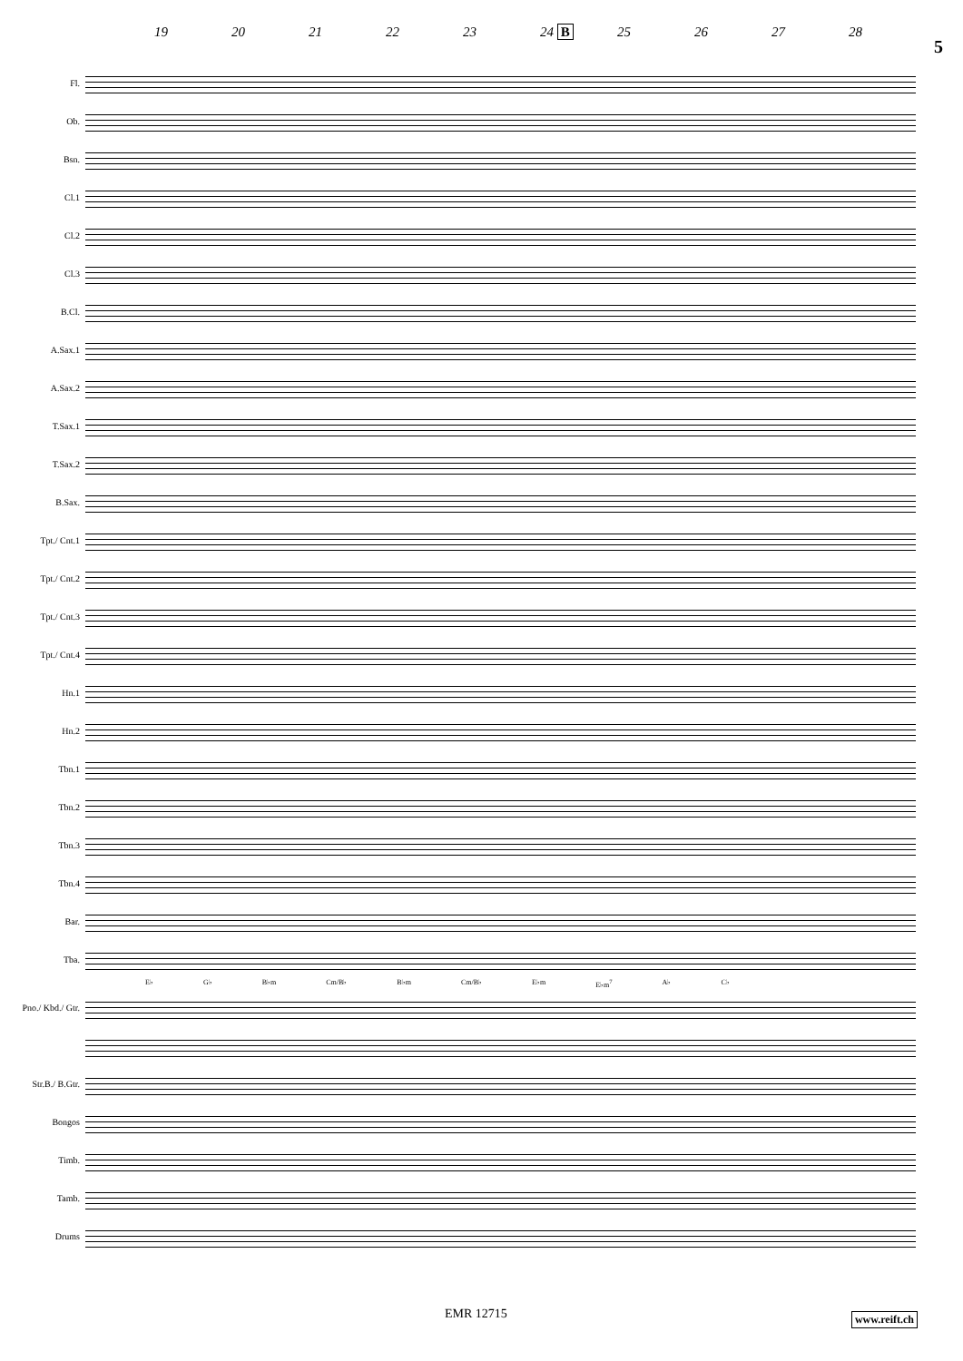19 20 21 22 23 24 B 25 26 27 28
5
Fl.
Ob.
Bsn.
Cl.1
Cl.2
Cl.3
B.Cl.
A.Sax.1
A.Sax.2
T.Sax.1
T.Sax.2
B.Sax.
Tpt./ Cnt.1
Tpt./ Cnt.2
Tpt./ Cnt.3
Tpt./ Cnt.4
Hn.1
Hn.2
Tbn.1
Tbn.2
Tbn.3
Tbn.4
Bar.
Tba.
E♭ G♭ B♭m Cm/B♭ B♭m Cm/B♭ E♭m E♭m<sup>7</sup> A♭ C♭
Pno./ Kbd./ Gtr.
Str.B./ B.Gtr.
Bongos
Timb.
Tamb.
Drums
EMR 12715 www.reift.ch